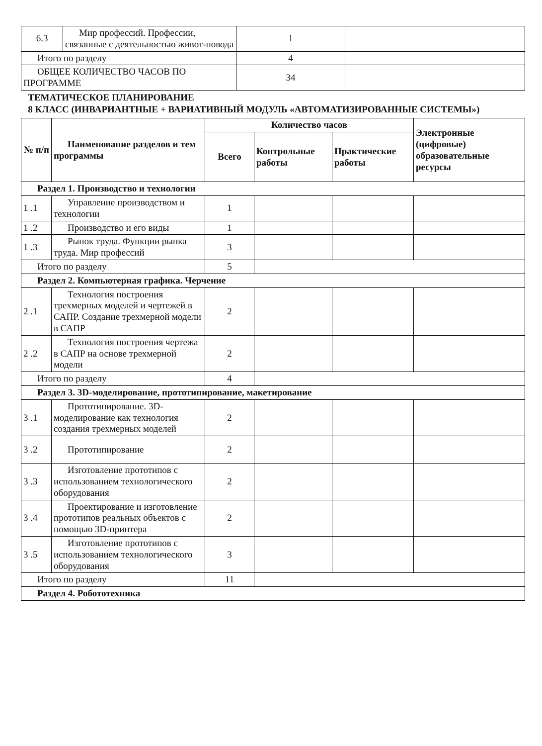| 6.3 | Мир профессий. Профессии, связанные с деятельностью живот-новода | 1 | |
| Итого по разделу | | 4 | |
| ОБЩЕЕ КОЛИЧЕСТВО ЧАСОВ ПО ПРОГРАММЕ | | 34 | |
ТЕМАТИЧЕСКОЕ ПЛАНИРОВАНИЕ
8 КЛАСС (ИНВАРИАНТНЫЕ + ВАРИАТИВНЫЙ МОДУЛЬ «АВТОМАТИЗИРОВАННЫЕ СИСТЕМЫ»)
| № п/п | Наименование разделов и тем программы | Количество часов | | | Электронные (цифровые) образовательные ресурсы |
| --- | --- | --- | --- | --- | --- |
| | | Всего | Контрольные работы | Практические работы | |
| Раздел 1. Производство и технологии | | | | | |
| 1 .1 | Управление производством и технологии | 1 | | | |
| 1 .2 | Производство и его виды | 1 | | | |
| 1 .3 | Рынок труда. Функции рынка труда. Мир профессий | 3 | | | |
| Итого по разделу | | 5 | | | |
| Раздел 2. Компьютерная графика. Черчение | | | | | |
| 2 .1 | Технология построения трехмерных моделей и чертежей в САПР. Создание трехмерной модели в САПР | 2 | | | |
| 2 .2 | Технология построения чертежа в САПР на основе трехмерной модели | 2 | | | |
| Итого по разделу | | 4 | | | |
| Раздел 3. 3D-моделирование, прототипирование, макетирование | | | | | |
| 3 .1 | Прототипирование. 3D-моделирование как технология создания трехмерных моделей | 2 | | | |
| 3 .2 | Прототипирование | 2 | | | |
| 3 .3 | Изготовление прототипов с использованием технологического оборудования | 2 | | | |
| 3 .4 | Проектирование и изготовление прототипов реальных объектов с помощью 3D-принтера | 2 | | | |
| 3 .5 | Изготовление прототипов с использованием технологического оборудования | 3 | | | |
| Итого по разделу | | 11 | | | |
| Раздел 4. Робототехника | | | | | |